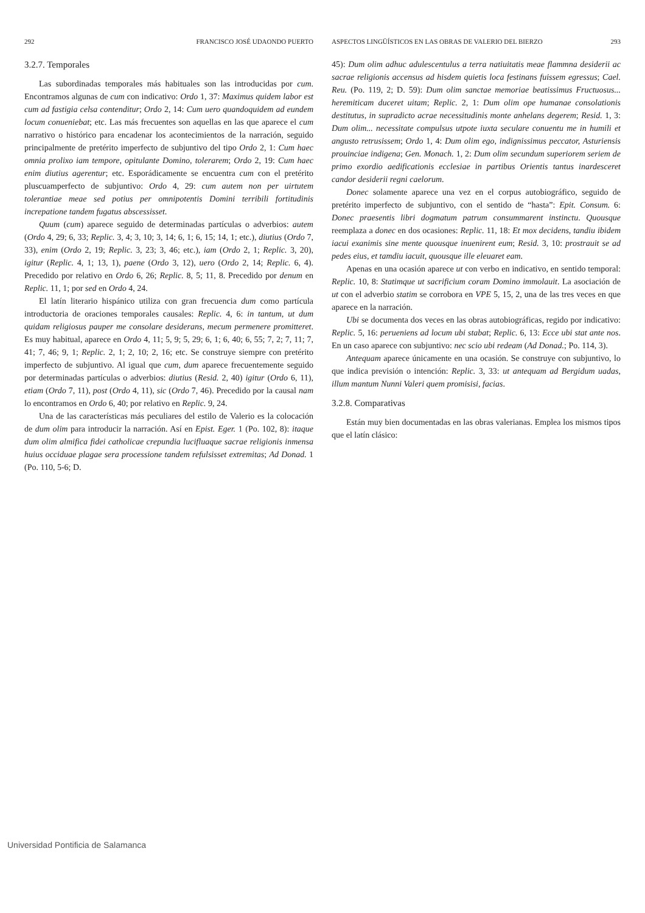292 FRANCISCO JOSÉ UDAONDO PUERTO
3.2.7. Temporales
Las subordinadas temporales más habituales son las introducidas por cum. Encontramos algunas de cum con indicativo: Ordo 1, 37: Maximus quidem labor est cum ad fastigia celsa contenditur; Ordo 2, 14: Cum uero quandoquidem ad eundem locum conueniebat; etc. Las más frecuentes son aquellas en las que aparece el cum narrativo o histórico para encadenar los acontecimientos de la narración, seguido principalmente de pretérito imperfecto de subjuntivo del tipo Ordo 2, 1: Cum haec omnia prolixo iam tempore, opitulante Domino, tolerarem; Ordo 2, 19: Cum haec enim diutius agerentur; etc. Esporádicamente se encuentra cum con el pretérito pluscuamperfecto de subjuntivo: Ordo 4, 29: cum autem non per uirtutem tolerantiae meae sed potius per omnipotentis Domini terribili fortitudinis increpatione tandem fugatus abscessisset.
Quum (cum) aparece seguido de determinadas partículas o adverbios: autem (Ordo 4, 29; 6, 33; Replic. 3, 4; 3, 10; 3, 14; 6, 1; 6, 15; 14, 1; etc.), diutius (Ordo 7, 33), enim (Ordo 2, 19; Replic. 3, 23; 3, 46; etc.), iam (Ordo 2, 1; Replic. 3, 20), igitur (Replic. 4, 1; 13, 1), paene (Ordo 3, 12), uero (Ordo 2, 14; Replic. 6, 4). Precedido por relativo en Ordo 6, 26; Replic. 8, 5; 11, 8. Precedido por denum en Replic. 11, 1; por sed en Ordo 4, 24.
El latín literario hispánico utiliza con gran frecuencia dum como partícula introductoria de oraciones temporales causales: Replic. 4, 6: in tantum, ut dum quidam religiosus pauper me consolare desiderans, mecum permenere promitteret. Es muy habitual, aparece en Ordo 4, 11; 5, 9; 5, 29; 6, 1; 6, 40; 6, 55; 7, 2; 7, 11; 7, 41; 7, 46; 9, 1; Replic. 2, 1; 2, 10; 2, 16; etc. Se construye siempre con pretérito imperfecto de subjuntivo. Al igual que cum, dum aparece frecuentemente seguido por determinadas partículas o adverbios: diutius (Resid. 2, 40) igitur (Ordo 6, 11), etiam (Ordo 7, 11), post (Ordo 4, 11), sic (Ordo 7, 46). Precedido por la causal nam lo encontramos en Ordo 6, 40; por relativo en Replic. 9, 24.
Una de las características más peculiares del estilo de Valerio es la colocación de dum olim para introducir la narración. Así en Epist. Eger. 1 (Po. 102, 8): itaque dum olim almifica fidei catholicae crepundia lucifluaque sacrae religionis inmensa huius occiduae plagae sera processione tandem refulsisset extremitas; Ad Donad. 1 (Po. 110, 5-6; D.
ASPECTOS LINGÜÍSTICOS EN LAS OBRAS DE VALERIO DEL BIERZO 293
45): Dum olim adhuc adulescentulus a terra natiuitatis meae flammna desiderii ac sacrae religionis accensus ad hisdem quietis loca festinans fuissem egressus; Cael. Reu. (Po. 119, 2; D. 59): Dum olim sanctae memoriae beatissimus Fructuosus... heremiticam duceret uitam; Replic. 2, 1: Dum olim ope humanae consolationis destitutus, in supradicto acrae necessitudinis monte anhelans degerem; Resid. 1, 3: Dum olim... necessitate compulsus utpote iuxta seculare conuentu me in humili et angusto retrusissem; Ordo 1, 4: Dum olim ego, indignissimus peccator, Asturiensis prouinciae indigena; Gen. Monach. 1, 2: Dum olim secundum superiorem seriem de primo exordio aedificationis ecclesiae in partibus Orientis tantus inardesceret candor desiderii regni caelorum.
Donec solamente aparece una vez en el corpus autobiográfico, seguido de pretérito imperfecto de subjuntivo, con el sentido de “hasta”: Epit. Consum. 6: Donec praesentis libri dogmatum patrum consummarent instinctu. Quousque reemplaza a donec en dos ocasiones: Replic. 11, 18: Et mox decidens, tandiu ibidem iacui exanimis sine mente quousque inuenirent eum; Resid. 3, 10: prostrauit se ad pedes eius, et tamdiu iacuit, quousque ille eleuaret eam.
Apenas en una ocasión aparece ut con verbo en indicativo, en sentido temporal: Replic. 10, 8: Statimque ut sacrificium coram Domino immolauit. La asociación de ut con el adverbio statim se corrobora en VPE 5, 15, 2, una de las tres veces en que aparece en la narración.
Ubi se documenta dos veces en las obras autobiográficas, regido por indicativo: Replic. 5, 16: perueniens ad locum ubi stabat; Replic. 6, 13: Ecce ubi stat ante nos. En un caso aparece con subjuntivo: nec scio ubi redeam (Ad Donad.; Po. 114, 3).
Antequam aparece únicamente en una ocasión. Se construye con subjuntivo, lo que indica previsión o intención: Replic. 3, 33: ut antequam ad Bergidum uadas, illum mantum Nunni Valeri quem promisisi, facias.
3.2.8. Comparativas
Están muy bien documentadas en las obras valerianas. Emplea los mismos tipos que el latín clásico:
Universidad Pontificia de Salamanca